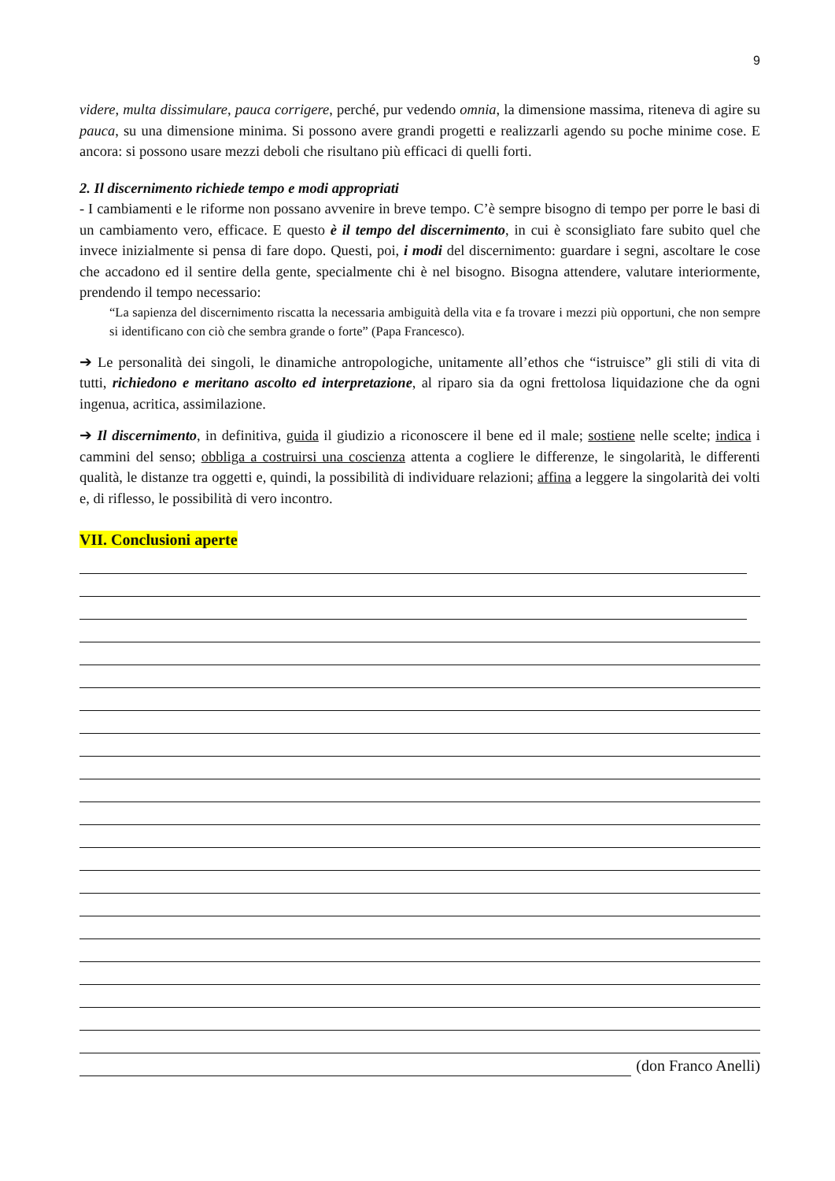9
videre, multa dissimulare, pauca corrigere, perché, pur vedendo omnia, la dimensione massima, riteneva di agire su pauca, su una dimensione minima. Si possono avere grandi progetti e realizzarli agendo su poche minime cose. E ancora: si possono usare mezzi deboli che risultano più efficaci di quelli forti.
2. Il discernimento richiede tempo e modi appropriati
- I cambiamenti e le riforme non possano avvenire in breve tempo. C’è sempre bisogno di tempo per porre le basi di un cambiamento vero, efficace. E questo è il tempo del discernimento, in cui è sconsigliato fare subito quel che invece inizialmente si pensa di fare dopo. Questi, poi, i modi del discernimento: guardare i segni, ascoltare le cose che accadono ed il sentire della gente, specialmente chi è nel bisogno. Bisogna attendere, valutare interiormente, prendendo il tempo necessario:
“La sapienza del discernimento riscatta la necessaria ambiguità della vita e fa trovare i mezzi più opportuni, che non sempre si identificano con ciò che sembra grande o forte” (Papa Francesco).
➔ Le personalità dei singoli, le dinamiche antropologiche, unitamente all’ethos che “istruisce” gli stili di vita di tutti, richiedono e meritano ascolto ed interpretazione, al riparo sia da ogni frettolosa liquidazione che da ogni ingenua, acritica, assimilazione.
➔ Il discernimento, in definitiva, guida il giudizio a riconoscere il bene ed il male; sostiene nelle scelte; indica i cammini del senso; obbliga a costruirsi una coscienza attenta a cogliere le differenze, le singolarità, le differenti qualità, le distanze tra oggetti e, quindi, la possibilità di individuare relazioni; affina a leggere la singolarità dei volti e, di riflesso, le possibilità di vero incontro.
VII. Conclusioni aperte
(don Franco Anelli)